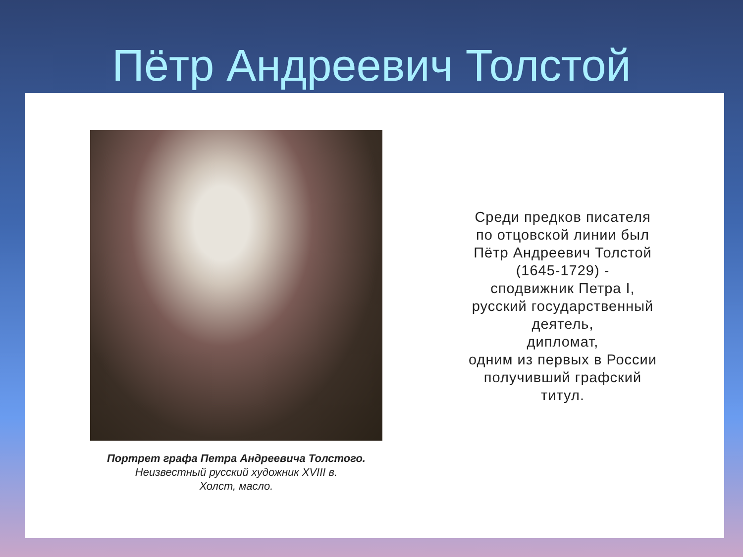Пётр Андреевич Толстой
Портрет графа Петра Андреевича Толстого.
Неизвестный русский художник XVIII в.
Холст, масло.
Среди предков писателя
по отцовской линии был
Пётр Андреевич Толстой
(1645-1729) -
сподвижник Петра I,
русский государственный
деятель,
дипломат,
одним из первых в России
получивший графский
титул.